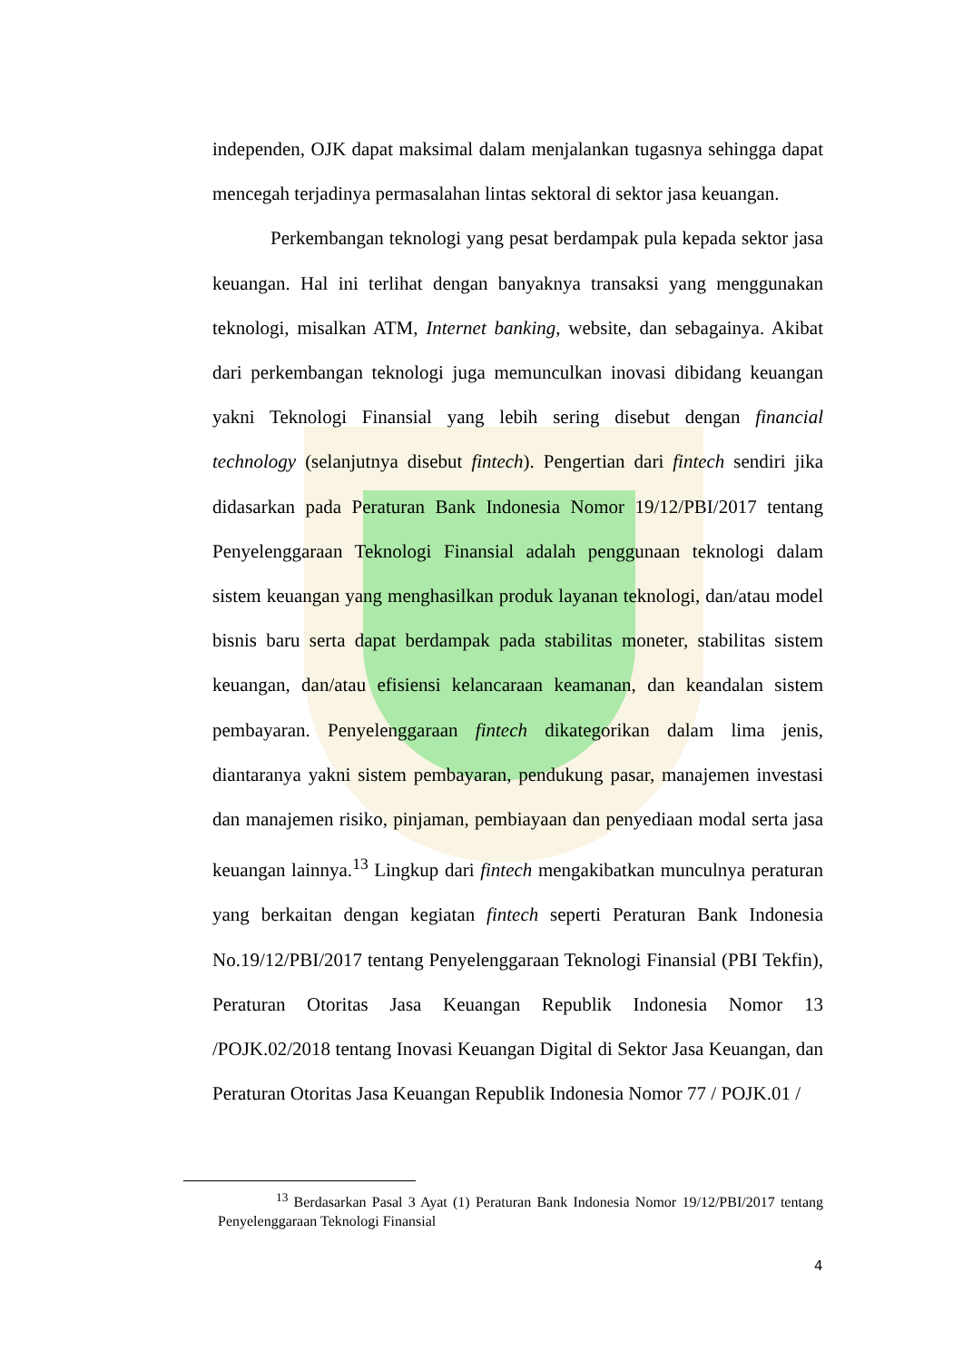independen, OJK dapat maksimal dalam menjalankan tugasnya sehingga dapat mencegah terjadinya permasalahan lintas sektoral di sektor jasa keuangan.
Perkembangan teknologi yang pesat berdampak pula kepada sektor jasa keuangan. Hal ini terlihat dengan banyaknya transaksi yang menggunakan teknologi, misalkan ATM, Internet banking, website, dan sebagainya. Akibat dari perkembangan teknologi juga memunculkan inovasi dibidang keuangan yakni Teknologi Finansial yang lebih sering disebut dengan financial technology (selanjutnya disebut fintech). Pengertian dari fintech sendiri jika didasarkan pada Peraturan Bank Indonesia Nomor 19/12/PBI/2017 tentang Penyelenggaraan Teknologi Finansial adalah penggunaan teknologi dalam sistem keuangan yang menghasilkan produk layanan teknologi, dan/atau model bisnis baru serta dapat berdampak pada stabilitas moneter, stabilitas sistem keuangan, dan/atau efisiensi kelancaraan keamanan, dan keandalan sistem pembayaran. Penyelenggaraan fintech dikategorikan dalam lima jenis, diantaranya yakni sistem pembayaran, pendukung pasar, manajemen investasi dan manajemen risiko, pinjaman, pembiayaan dan penyediaan modal serta jasa keuangan lainnya.<sup>13</sup> Lingkup dari fintech mengakibatkan munculnya peraturan yang berkaitan dengan kegiatan fintech seperti Peraturan Bank Indonesia No.19/12/PBI/2017 tentang Penyelenggaraan Teknologi Finansial (PBI Tekfin), Peraturan Otoritas Jasa Keuangan Republik Indonesia Nomor 13 /POJK.02/2018 tentang Inovasi Keuangan Digital di Sektor Jasa Keuangan, dan Peraturan Otoritas Jasa Keuangan Republik Indonesia Nomor 77 / POJK.01 /
<sup>13</sup> Berdasarkan Pasal 3 Ayat (1) Peraturan Bank Indonesia Nomor 19/12/PBI/2017 tentang Penyelenggaraan Teknologi Finansial
4